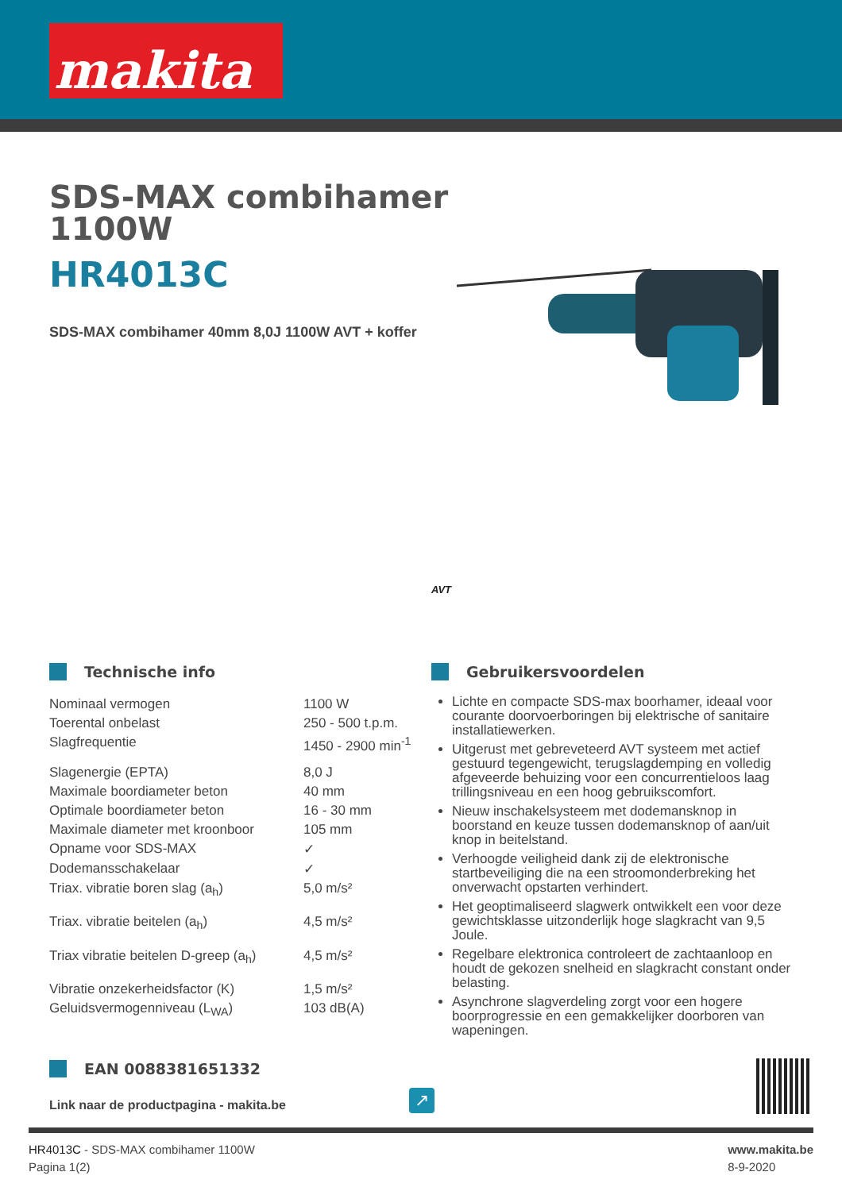makita
SDS-MAX combihamer
1100W
HR4013C
SDS-MAX combihamer 40mm 8,0J 1100W AVT + koffer
AVT
Technische info
| Nominaal vermogen | 1100 W |
| Toerental onbelast | 250 - 500 t.p.m. |
| Slagfrequentie | 1450 - 2900 min<sup>-1</sup> |
| Slagenergie (EPTA) | 8,0 J |
| Maximale boordiameter beton | 40 mm |
| Optimale boordiameter beton | 16 - 30 mm |
| Maximale diameter met kroonboor | 105 mm |
| Opname voor SDS-MAX | ✓ |
| Dodemansschakelaar | ✓ |
| Triax. vibratie boren slag (a<sub>h</sub>) | 5,0 m/s² |
| Triax. vibratie beitelen (a<sub>h</sub>) | 4,5 m/s² |
| Triax vibratie beitelen D-greep (a<sub>h</sub>) | 4,5 m/s² |
| Vibratie onzekerheidsfactor (K) | 1,5 m/s² |
| Geluidsvermogenniveau (L<sub>WA</sub>) | 103 dB(A) |
Gebruikersvoordelen
Lichte en compacte SDS-max boorhamer, ideaal voor courante doorvoerboringen bij elektrische of sanitaire installatiewerken.
Uitgerust met gebreveteerd AVT systeem met actief gestuurd tegengewicht, terugslagdemping en volledig afgeveerde behuizing voor een concurrentieloos laag trillingsniveau en een hoog gebruikscomfort.
Nieuw inschakelsysteem met dodemansknop in boorstand en keuze tussen dodemansknop of aan/uit knop in beitelstand.
Verhoogde veiligheid dank zij de elektronische startbeveiliging die na een stroomonderbreking het onverwacht opstarten verhindert.
Het geoptimaliseerd slagwerk ontwikkelt een voor deze gewichtsklasse uitzonderlijk hoge slagkracht van 9,5 Joule.
Regelbare elektronica controleert de zachtaanloop en houdt de gekozen snelheid en slagkracht constant onder belasting.
Asynchrone slagverdeling zorgt voor een hogere boorprogressie en een gemakkelijker doorboren van wapeningen.
EAN 0088381651332
Link naar de productpagina - makita.be
↗
HR4013C - SDS-MAX combihamer 1100W
Pagina 1(2)
www.makita.be
8-9-2020